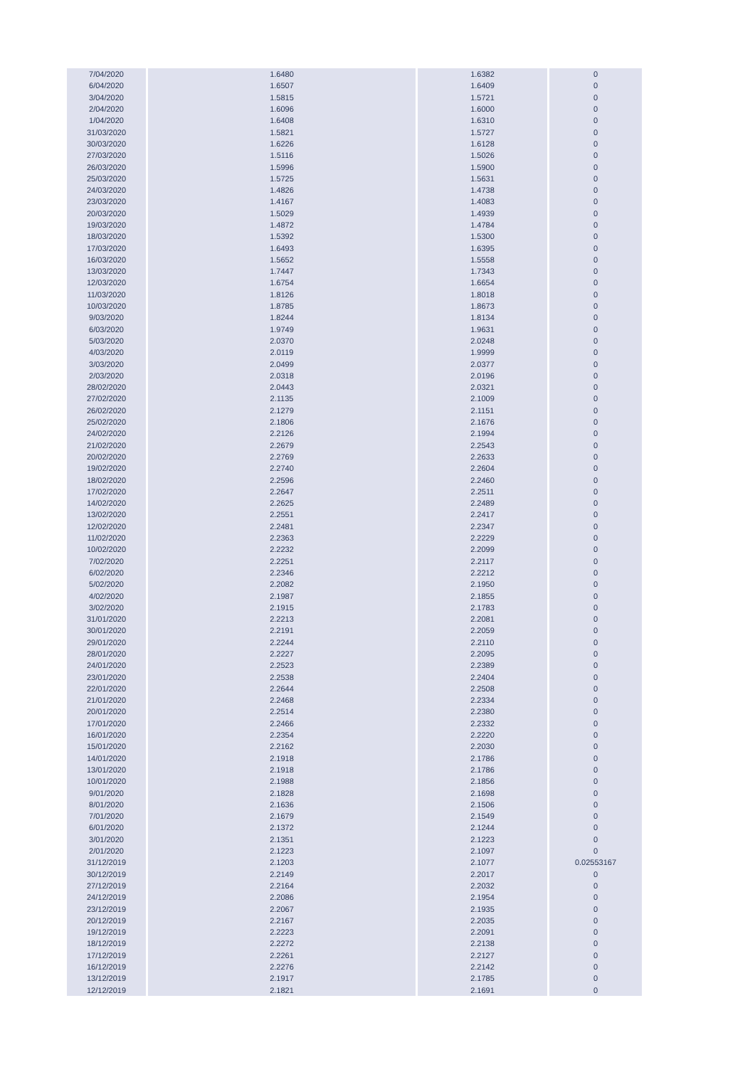| 7/04/2020 | 1.6480 | 1.6382 | 0 |
| 6/04/2020 | 1.6507 | 1.6409 | 0 |
| 3/04/2020 | 1.5815 | 1.5721 | 0 |
| 2/04/2020 | 1.6096 | 1.6000 | 0 |
| 1/04/2020 | 1.6408 | 1.6310 | 0 |
| 31/03/2020 | 1.5821 | 1.5727 | 0 |
| 30/03/2020 | 1.6226 | 1.6128 | 0 |
| 27/03/2020 | 1.5116 | 1.5026 | 0 |
| 26/03/2020 | 1.5996 | 1.5900 | 0 |
| 25/03/2020 | 1.5725 | 1.5631 | 0 |
| 24/03/2020 | 1.4826 | 1.4738 | 0 |
| 23/03/2020 | 1.4167 | 1.4083 | 0 |
| 20/03/2020 | 1.5029 | 1.4939 | 0 |
| 19/03/2020 | 1.4872 | 1.4784 | 0 |
| 18/03/2020 | 1.5392 | 1.5300 | 0 |
| 17/03/2020 | 1.6493 | 1.6395 | 0 |
| 16/03/2020 | 1.5652 | 1.5558 | 0 |
| 13/03/2020 | 1.7447 | 1.7343 | 0 |
| 12/03/2020 | 1.6754 | 1.6654 | 0 |
| 11/03/2020 | 1.8126 | 1.8018 | 0 |
| 10/03/2020 | 1.8785 | 1.8673 | 0 |
| 9/03/2020 | 1.8244 | 1.8134 | 0 |
| 6/03/2020 | 1.9749 | 1.9631 | 0 |
| 5/03/2020 | 2.0370 | 2.0248 | 0 |
| 4/03/2020 | 2.0119 | 1.9999 | 0 |
| 3/03/2020 | 2.0499 | 2.0377 | 0 |
| 2/03/2020 | 2.0318 | 2.0196 | 0 |
| 28/02/2020 | 2.0443 | 2.0321 | 0 |
| 27/02/2020 | 2.1135 | 2.1009 | 0 |
| 26/02/2020 | 2.1279 | 2.1151 | 0 |
| 25/02/2020 | 2.1806 | 2.1676 | 0 |
| 24/02/2020 | 2.2126 | 2.1994 | 0 |
| 21/02/2020 | 2.2679 | 2.2543 | 0 |
| 20/02/2020 | 2.2769 | 2.2633 | 0 |
| 19/02/2020 | 2.2740 | 2.2604 | 0 |
| 18/02/2020 | 2.2596 | 2.2460 | 0 |
| 17/02/2020 | 2.2647 | 2.2511 | 0 |
| 14/02/2020 | 2.2625 | 2.2489 | 0 |
| 13/02/2020 | 2.2551 | 2.2417 | 0 |
| 12/02/2020 | 2.2481 | 2.2347 | 0 |
| 11/02/2020 | 2.2363 | 2.2229 | 0 |
| 10/02/2020 | 2.2232 | 2.2099 | 0 |
| 7/02/2020 | 2.2251 | 2.2117 | 0 |
| 6/02/2020 | 2.2346 | 2.2212 | 0 |
| 5/02/2020 | 2.2082 | 2.1950 | 0 |
| 4/02/2020 | 2.1987 | 2.1855 | 0 |
| 3/02/2020 | 2.1915 | 2.1783 | 0 |
| 31/01/2020 | 2.2213 | 2.2081 | 0 |
| 30/01/2020 | 2.2191 | 2.2059 | 0 |
| 29/01/2020 | 2.2244 | 2.2110 | 0 |
| 28/01/2020 | 2.2227 | 2.2095 | 0 |
| 24/01/2020 | 2.2523 | 2.2389 | 0 |
| 23/01/2020 | 2.2538 | 2.2404 | 0 |
| 22/01/2020 | 2.2644 | 2.2508 | 0 |
| 21/01/2020 | 2.2468 | 2.2334 | 0 |
| 20/01/2020 | 2.2514 | 2.2380 | 0 |
| 17/01/2020 | 2.2466 | 2.2332 | 0 |
| 16/01/2020 | 2.2354 | 2.2220 | 0 |
| 15/01/2020 | 2.2162 | 2.2030 | 0 |
| 14/01/2020 | 2.1918 | 2.1786 | 0 |
| 13/01/2020 | 2.1918 | 2.1786 | 0 |
| 10/01/2020 | 2.1988 | 2.1856 | 0 |
| 9/01/2020 | 2.1828 | 2.1698 | 0 |
| 8/01/2020 | 2.1636 | 2.1506 | 0 |
| 7/01/2020 | 2.1679 | 2.1549 | 0 |
| 6/01/2020 | 2.1372 | 2.1244 | 0 |
| 3/01/2020 | 2.1351 | 2.1223 | 0 |
| 2/01/2020 | 2.1223 | 2.1097 | 0 |
| 31/12/2019 | 2.1203 | 2.1077 | 0.02553167 |
| 30/12/2019 | 2.2149 | 2.2017 | 0 |
| 27/12/2019 | 2.2164 | 2.2032 | 0 |
| 24/12/2019 | 2.2086 | 2.1954 | 0 |
| 23/12/2019 | 2.2067 | 2.1935 | 0 |
| 20/12/2019 | 2.2167 | 2.2035 | 0 |
| 19/12/2019 | 2.2223 | 2.2091 | 0 |
| 18/12/2019 | 2.2272 | 2.2138 | 0 |
| 17/12/2019 | 2.2261 | 2.2127 | 0 |
| 16/12/2019 | 2.2276 | 2.2142 | 0 |
| 13/12/2019 | 2.1917 | 2.1785 | 0 |
| 12/12/2019 | 2.1821 | 2.1691 | 0 |